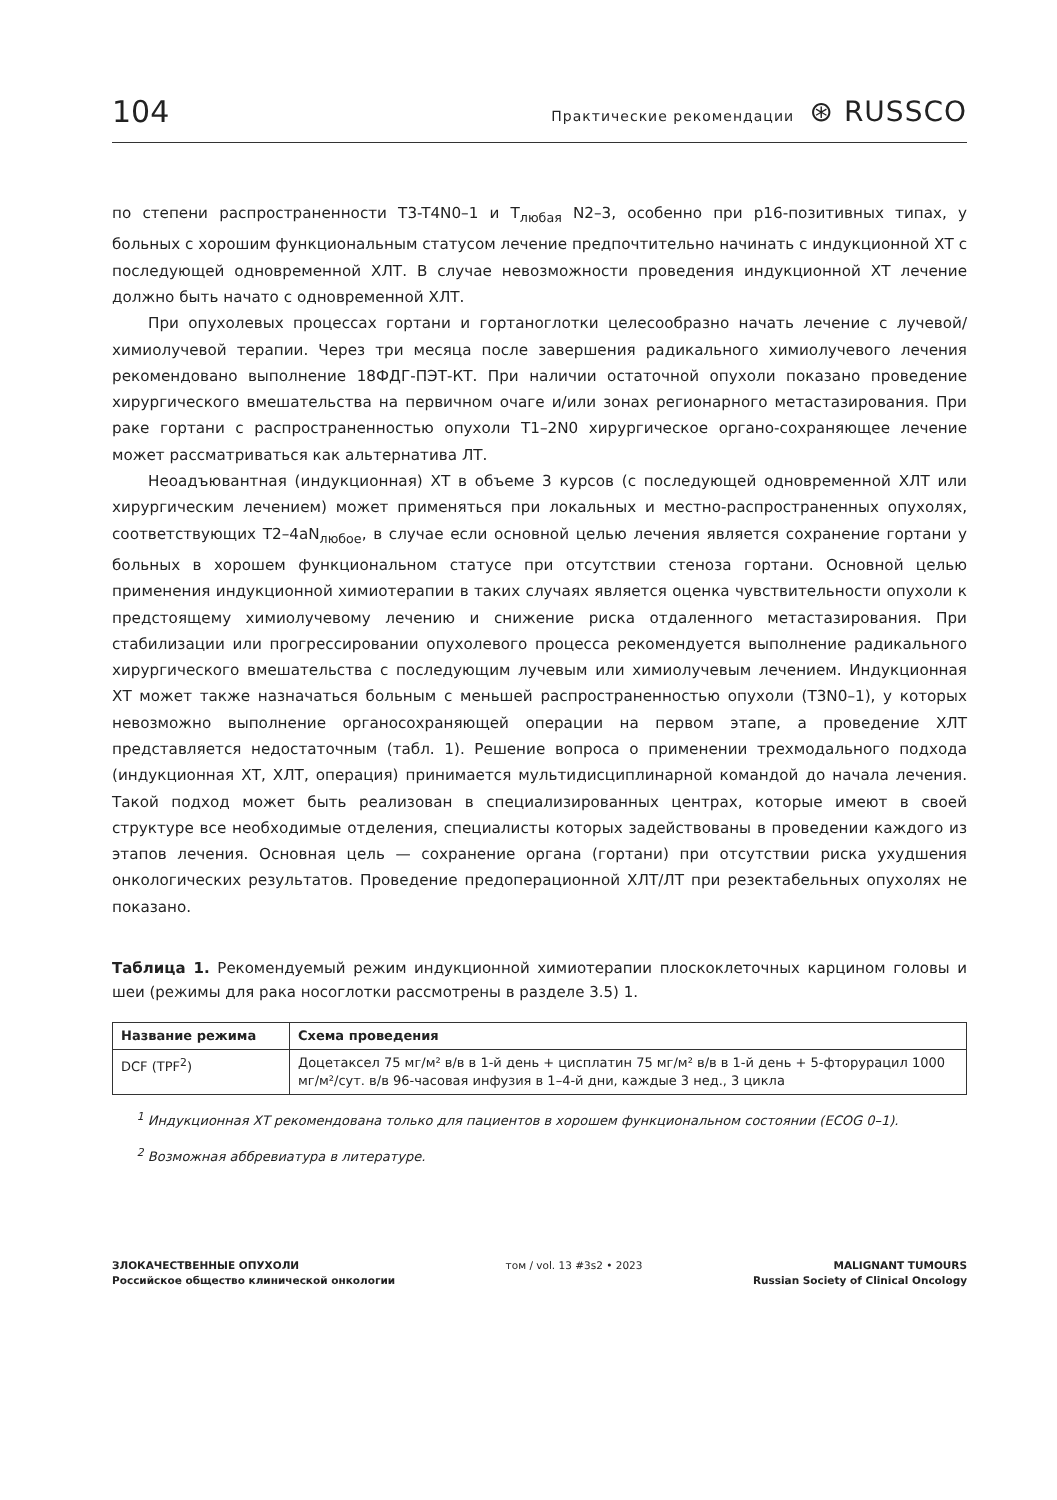104 Практические рекомендации ⊛ RUSSCO
по степени распространенности T3-T4N0–1 и T<sub>любая</sub> N2–3, особенно при p16-позитивных типах, у больных с хорошим функциональным статусом лечение предпочтительно начинать с индукционной ХТ с последующей одновременной ХЛТ. В случае невозможности проведения индукционной ХТ лечение должно быть начато с одновременной ХЛТ.
При опухолевых процессах гортани и гортаноглотки целесообразно начать лечение с лучевой/химиолучевой терапии. Через три месяца после завершения радикального химиолучевого лечения рекомендовано выполнение 18ФДГ-ПЭТ-КТ. При наличии остаточной опухоли показано проведение хирургического вмешательства на первичном очаге и/или зонах регионарного метастазирования. При раке гортани с распространенностью опухоли T1–2N0 хирургическое органо-сохраняющее лечение может рассматриваться как альтернатива ЛТ.
Неоадъювантная (индукционная) ХТ в объеме 3 курсов (с последующей одновременной ХЛТ или хирургическим лечением) может применяться при локальных и местно-распространенных опухолях, соответствующих T2–4aN<sub>любое</sub>, в случае если основной целью лечения является сохранение гортани у больных в хорошем функциональном статусе при отсутствии стеноза гортани. Основной целью применения индукционной химиотерапии в таких случаях является оценка чувствительности опухоли к предстоящему химиолучевому лечению и снижение риска отдаленного метастазирования. При стабилизации или прогрессировании опухолевого процесса рекомендуется выполнение радикального хирургического вмешательства с последующим лучевым или химиолучевым лечением. Индукционная ХТ может также назначаться больным с меньшей распространенностью опухоли (T3N0–1), у которых невозможно выполнение органосохраняющей операции на первом этапе, а проведение ХЛТ представляется недостаточным (табл. 1). Решение вопроса о применении трехмодального подхода (индукционная ХТ, ХЛТ, операция) принимается мультидисциплинарной командой до начала лечения. Такой подход может быть реализован в специализированных центрах, которые имеют в своей структуре все необходимые отделения, специалисты которых задействованы в проведении каждого из этапов лечения. Основная цель — сохранение органа (гортани) при отсутствии риска ухудшения онкологических результатов. Проведение предоперационной ХЛТ/ЛТ при резектабельных опухолях не показано.
Таблица 1. Рекомендуемый режим индукционной химиотерапии плоскоклеточных карцином головы и шеи (режимы для рака носоглотки рассмотрены в разделе 3.5) 1.
| Название режима | Схема проведения |
| --- | --- |
| DCF (TPF<sup>2</sup>) | Доцетаксел 75 мг/м² в/в в 1-й день + цисплатин 75 мг/м² в/в в 1-й день + 5-фторурацил 1000 мг/м²/сут. в/в 96-часовая инфузия в 1–4-й дни, каждые 3 нед., 3 цикла |
<sup>1</sup> Индукционная ХТ рекомендована только для пациентов в хорошем функциональном состоянии (ECOG 0–1).
<sup>2</sup> Возможная аббревиатура в литературе.
ЗЛОКАЧЕСТВЕННЫЕ ОПУХОЛИ
Российское общество клинической онкологии
том / vol. 13 #3s2 • 2023 MALIGNANT TUMOURS
Russian Society of Clinical Oncology